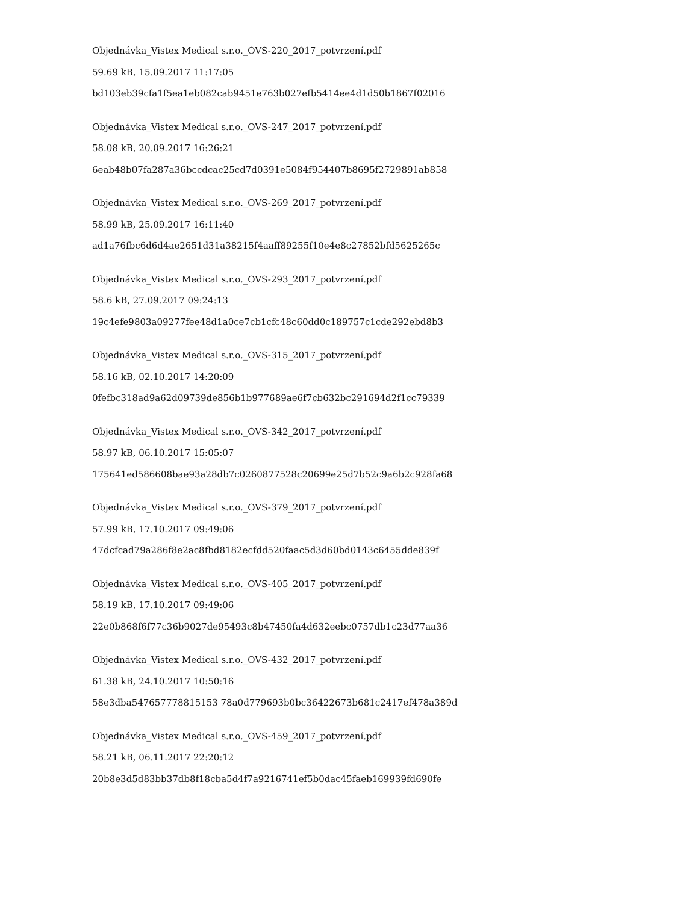Objednávka_Vistex Medical s.r.o._OVS-220_2017_potvrzení.pdf
59.69 kB, 15.09.2017 11:17:05
bd103eb39cfa1f5ea1eb082cab9451e763b027efb5414ee4d1d50b1867f02016
Objednávka_Vistex Medical s.r.o._OVS-247_2017_potvrzení.pdf
58.08 kB, 20.09.2017 16:26:21
6eab48b07fa287a36bccdcac25cd7d0391e5084f954407b8695f2729891ab858
Objednávka_Vistex Medical s.r.o._OVS-269_2017_potvrzení.pdf
58.99 kB, 25.09.2017 16:11:40
ad1a76fbc6d6d4ae2651d31a38215f4aaff89255f10e4e8c27852bfd5625265c
Objednávka_Vistex Medical s.r.o._OVS-293_2017_potvrzení.pdf
58.6 kB, 27.09.2017 09:24:13
19c4efe9803a09277fee48d1a0ce7cb1cfc48c60dd0c189757c1cde292ebd8b3
Objednávka_Vistex Medical s.r.o._OVS-315_2017_potvrzení.pdf
58.16 kB, 02.10.2017 14:20:09
0fefbc318ad9a62d09739de856b1b977689ae6f7cb632bc291694d2f1cc79339
Objednávka_Vistex Medical s.r.o._OVS-342_2017_potvrzení.pdf
58.97 kB, 06.10.2017 15:05:07
175641ed586608bae93a28db7c0260877528c20699e25d7b52c9a6b2c928fa68
Objednávka_Vistex Medical s.r.o._OVS-379_2017_potvrzení.pdf
57.99 kB, 17.10.2017 09:49:06
47dcfcad79a286f8e2ac8fbd8182ecfdd520faac5d3d60bd0143c6455dde839f
Objednávka_Vistex Medical s.r.o._OVS-405_2017_potvrzení.pdf
58.19 kB, 17.10.2017 09:49:06
22e0b868f6f77c36b9027de95493c8b47450fa4d632eebc0757db1c23d77aa36
Objednávka_Vistex Medical s.r.o._OVS-432_2017_potvrzení.pdf
61.38 kB, 24.10.2017 10:50:16
58e3dba547657778815153 78a0d779693b0bc36422673b681c2417ef478a389d
Objednávka_Vistex Medical s.r.o._OVS-459_2017_potvrzení.pdf
58.21 kB, 06.11.2017 22:20:12
20b8e3d5d83bb37db8f18cba5d4f7a9216741ef5b0dac45faeb169939fd690fe